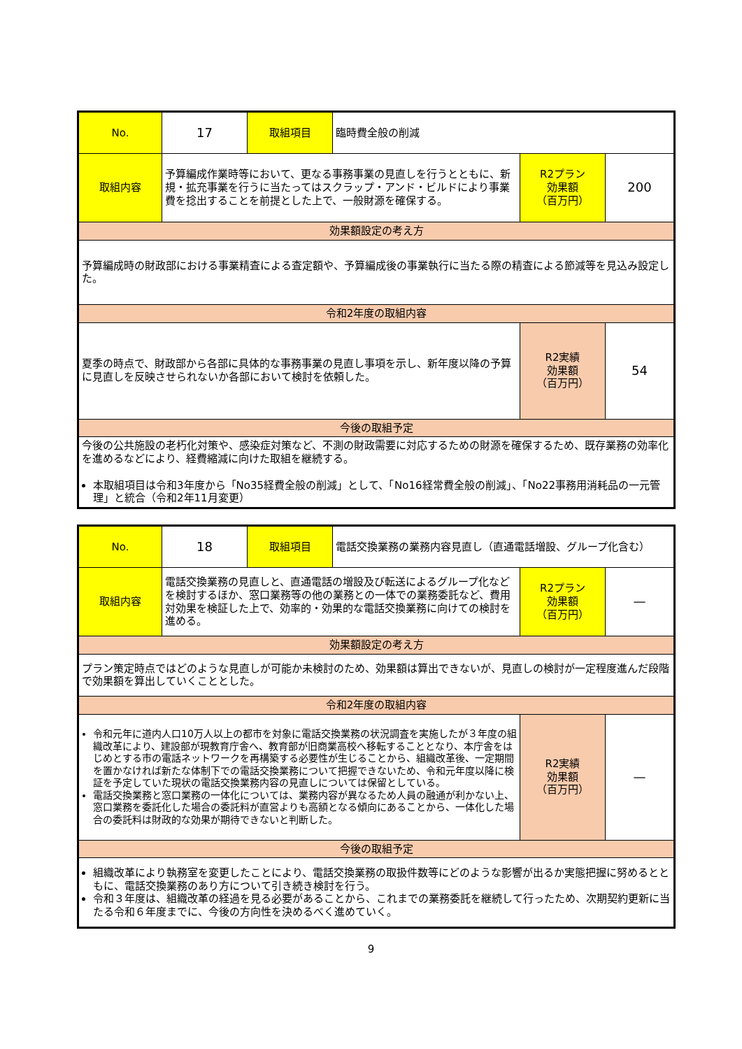| No. | 17 | 取組項目 | 臨時費全般の削減 | | |
| 取組内容 | 予算編成作業時等において、更なる事務事業の見直しを行うとともに、新規・拡充事業を行うに当たってはスクラップ・アンド・ビルドにより事業費を捻出することを前提とした上で、一般財源を確保する。 | | | R2プラン 効果額 （百万円） | 200 |
| 効果額設定の考え方 | | | | | |
| 予算編成時の財政部における事業精査による査定額や、予算編成後の事業執行に当たる際の精査による節減等を見込み設定した。 | | | | | |
| 令和2年度の取組内容 | | | | | |
| 夏季の時点で、財政部から各部に具体的な事務事業の見直し事項を示し、新年度以降の予算に見直しを反映させられないか各部において検討を依頼した。 | | | | R2実績 効果額 （百万円） | 54 |
| 今後の取組予定 | | | | | |
| 今後の公共施設の老朽化対策や、感染症対策など、不測の財政需要に対応するための財源を確保するため、既存業務の効率化を進めるなどにより、経費縮減に向けた取組を継続する。 本取組項目は令和3年度から「No35経費全般の削減」として、「No16経常費全般の削減」、「No22事務用消耗品の一元管理」と統合（令和2年11月変更） | | | | | |
| No. | 18 | 取組項目 | 電話交換業務の業務内容見直し（直通電話増設、グループ化含む） | | |
| 取組内容 | 電話交換業務の見直しと、直通電話の増設及び転送によるグループ化などを検討するほか、窓口業務等の他の業務との一体での業務委託など、費用対効果を検証した上で、効率的・効果的な電話交換業務に向けての検討を進める。 | | | R2プラン 効果額 （百万円） | — |
| 効果額設定の考え方 | | | | | |
| プラン策定時点ではどのような見直しが可能か未検討のため、効果額は算出できないが、見直しの検討が一定程度進んだ段階で効果額を算出していくこととした。 | | | | | |
| 令和2年度の取組内容 | | | | | |
| 令和元年に道内人口10万人以上の都市を対象に電話交換業務の状況調査を実施したが３年度の組織改革により、建設部が現教育庁舎へ、教育部が旧商業高校へ移転することとなり、本庁舎をはじめとする市の電話ネットワークを再構築する必要性が生じることから、組織改革後、一定期間を置かなければ新たな体制下での電話交換業務について把握できないため、令和元年度以降に検証を予定していた現状の電話交換業務内容の見直しについては保留としている。 電話交換業務と窓口業務の一体化については、業務内容が異なるため人員の融通が利かない上、窓口業務を委託化した場合の委託料が直営よりも高額となる傾向にあることから、一体化した場合の委託料は財政的な効果が期待できないと判断した。 | | | | R2実績 効果額 （百万円） | — |
| 今後の取組予定 | | | | | |
| 組織改革により執務室を変更したことにより、電話交換業務の取扱件数等にどのような影響が出るか実態把握に努めるとともに、電話交換業務のあり方について引き続き検討を行う。 令和３年度は、組織改革の経過を見る必要があることから、これまでの業務委託を継続して行ったため、次期契約更新に当たる令和６年度までに、今後の方向性を決めるべく進めていく。 | | | | | |
9